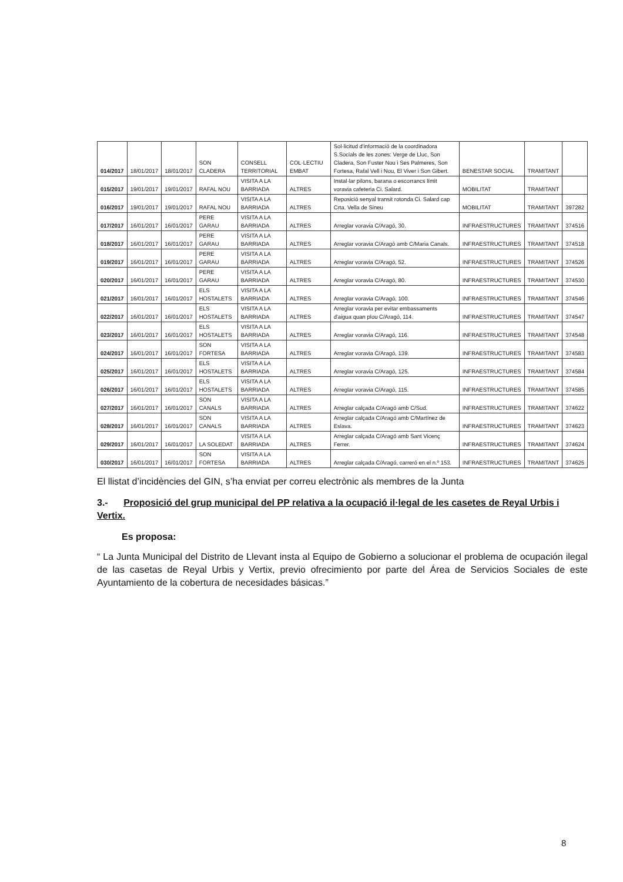| 014/2017 | 18/01/2017 | 18/01/2017 | SON CLADERA | CONSELL TERRITORIAL | COL·LECTIU EMBAT | Sol·licitud d'informació de la coordinadora S.Socials de les zones: Verge de Lluc, Son Cladera, Son Fuster Nou i Ses Palmeres, Son Fortesa, Rafal Vell i Nou, El Viver i Son Gibert. | BENESTAR SOCIAL | TRAMITANT | |
| 015/2017 | 19/01/2017 | 19/01/2017 | RAFAL NOU | VISITA A LA BARRIADA | ALTRES | Instal·lar pilons, barana o escorrancs límit voravia cafeteria Ci. Salard. | MOBILITAT | TRAMITANT | |
| 016/2017 | 19/01/2017 | 19/01/2017 | RAFAL NOU | VISITA A LA BARRIADA | ALTRES | Reposició senyal transit rotonda Ci. Salard cap Crta. Vella de Sineu | MOBILITAT | TRAMITANT | 397282 |
| 017/2017 | 16/01/2017 | 16/01/2017 | PERE GARAU | VISITA A LA BARRIADA | ALTRES | Arreglar voravia C/Aragó, 30. | INFRAESTRUCTURES | TRAMITANT | 374516 |
| 018/2017 | 16/01/2017 | 16/01/2017 | PERE GARAU | VISITA A LA BARRIADA | ALTRES | Arreglar voravia C/Aragó amb C/Maria Canals. | INFRAESTRUCTURES | TRAMITANT | 374518 |
| 019/2017 | 16/01/2017 | 16/01/2017 | PERE GARAU | VISITA A LA BARRIADA | ALTRES | Arreglar voravia C/Aragó, 52. | INFRAESTRUCTURES | TRAMITANT | 374526 |
| 020/2017 | 16/01/2017 | 16/01/2017 | PERE GARAU | VISITA A LA BARRIADA | ALTRES | Arreglar voravia C/Aragó, 80. | INFRAESTRUCTURES | TRAMITANT | 374530 |
| 021/2017 | 16/01/2017 | 16/01/2017 | ELS HOSTALETS | VISITA A LA BARRIADA | ALTRES | Arreglar voravia C/Aragó, 100. | INFRAESTRUCTURES | TRAMITANT | 374546 |
| 022/2017 | 16/01/2017 | 16/01/2017 | ELS HOSTALETS | VISITA A LA BARRIADA | ALTRES | Arreglar voravia per evitar embassaments d'aigua quan plou C/Aragó, 114. | INFRAESTRUCTURES | TRAMITANT | 374547 |
| 023/2017 | 16/01/2017 | 16/01/2017 | ELS HOSTALETS | VISITA A LA BARRIADA | ALTRES | Arreglar voravia C/Aragó, 116. | INFRAESTRUCTURES | TRAMITANT | 374548 |
| 024/2017 | 16/01/2017 | 16/01/2017 | SON FORTESA | VISITA A LA BARRIADA | ALTRES | Arreglar voravia C/Aragó, 139. | INFRAESTRUCTURES | TRAMITANT | 374583 |
| 025/2017 | 16/01/2017 | 16/01/2017 | ELS HOSTALETS | VISITA A LA BARRIADA | ALTRES | Arreglar voravia C/Aragó, 125. | INFRAESTRUCTURES | TRAMITANT | 374584 |
| 026/2017 | 16/01/2017 | 16/01/2017 | ELS HOSTALETS | VISITA A LA BARRIADA | ALTRES | Arreglar voravia C/Aragó, 115. | INFRAESTRUCTURES | TRAMITANT | 374585 |
| 027/2017 | 16/01/2017 | 16/01/2017 | SON CANALS | VISITA A LA BARRIADA | ALTRES | Arreglar calçada C/Aragó amb C/Sud. | INFRAESTRUCTURES | TRAMITANT | 374622 |
| 028/2017 | 16/01/2017 | 16/01/2017 | SON CANALS | VISITA A LA BARRIADA | ALTRES | Arreglar calçada C/Aragó amb C/Martínez de Eslava. | INFRAESTRUCTURES | TRAMITANT | 374623 |
| 029/2017 | 16/01/2017 | 16/01/2017 | LA SOLEDAT | VISITA A LA BARRIADA | ALTRES | Arreglar calçada C/Aragó amb Sant Vicenç Ferrer. | INFRAESTRUCTURES | TRAMITANT | 374624 |
| 030/2017 | 16/01/2017 | 16/01/2017 | SON FORTESA | VISITA A LA BARRIADA | ALTRES | Arreglar calçada C/Aragó, carreró en el n.º 153. | INFRAESTRUCTURES | TRAMITANT | 374625 |
El llistat d’incidències del GIN, s’ha enviat per correu electrònic als membres de la Junta
3.- Proposició del grup municipal del PP relativa a la ocupació il·legal de les casetes de Reyal Urbis i Vertix.
Es proposa:
“ La Junta Municipal del Distrito de Llevant insta al Equipo de Gobierno a solucionar el problema de ocupación ilegal de las casetas de Reyal Urbis y Vertix, previo ofrecimiento por parte del Área de Servicios Sociales de este Ayuntamiento de la cobertura de necesidades básicas.”
8